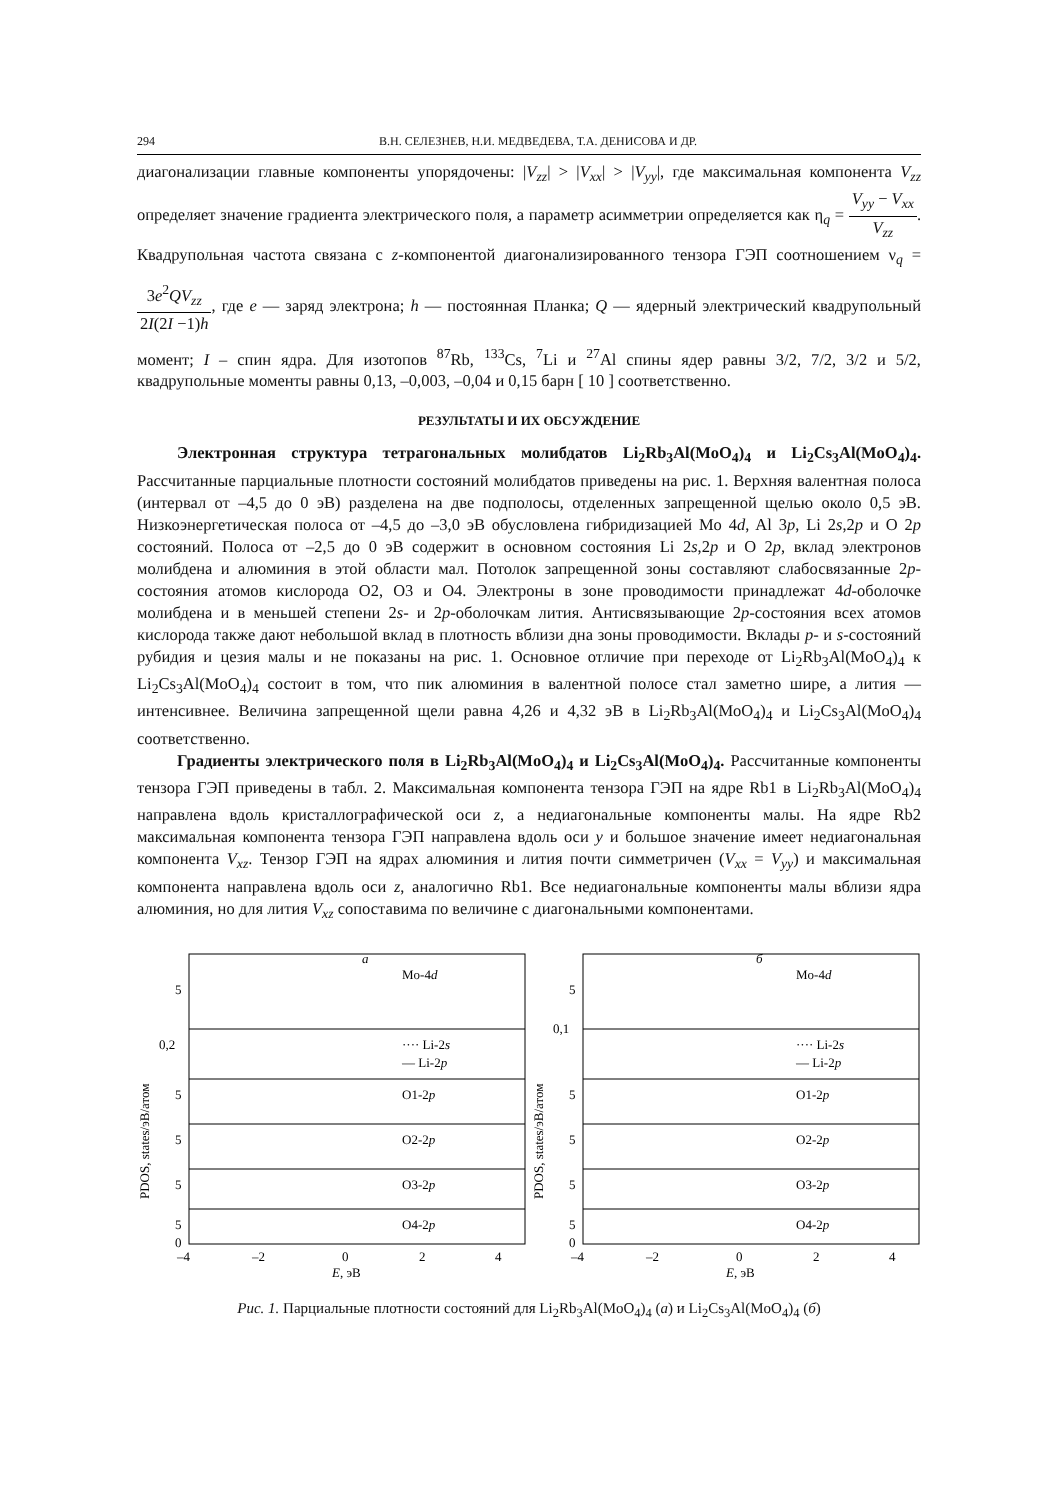294 В.Н. СЕЛЕЗНЕВ, Н.И. МЕДВЕДЕВА, Т.А. ДЕНИСОВА И ДР.
диагонализации главные компоненты упорядочены: |V<sub>zz</sub>| > |V<sub>xx</sub>| > |V<sub>yy</sub>|, где максимальная компонента V<sub>zz</sub> определяет значение градиента электрического поля, а параметр асимметрии определяется как η<sub>q</sub> = V<sub>yy</sub> − V<sub>xx</sub> V<sub>zz</sub>. Квадрупольная частота связана с z-компонентой диагонализированного тензора ГЭП соотношением ν<sub>q</sub> = 3e<sup>2</sup>QV<sub>zz</sub> 2I(2I −1)h, где e — заряд электрона; h — постоянная Планка; Q — ядерный электрический квадрупольный момент; I – спин ядра. Для изотопов <sup>87</sup>Rb, <sup>133</sup>Cs, <sup>7</sup>Li и <sup>27</sup>Al спины ядер равны 3/2, 7/2, 3/2 и 5/2, квадрупольные моменты равны 0,13, –0,003, –0,04 и 0,15 барн [ 10 ] соответственно.
РЕЗУЛЬТАТЫ И ИХ ОБСУЖДЕНИЕ
Электронная структура тетрагональных молибдатов Li<sub>2</sub>Rb<sub>3</sub>Al(MoO<sub>4</sub>)<sub>4</sub> и Li<sub>2</sub>Cs<sub>3</sub>Al(MoO<sub>4</sub>)<sub>4</sub>. Рассчитанные парциальные плотности состояний молибдатов приведены на рис. 1. Верхняя валентная полоса (интервал от –4,5 до 0 эВ) разделена на две подполосы, отделенных запрещенной щелью около 0,5 эВ. Низкоэнергетическая полоса от –4,5 до –3,0 эВ обусловлена гибридизацией Mo 4d, Al 3p, Li 2s,2p и O 2p состояний. Полоса от –2,5 до 0 эВ содержит в основном состояния Li 2s,2p и O 2p, вклад электронов молибдена и алюминия в этой области мал. Потолок запрещенной зоны составляют слабосвязанные 2p-состояния атомов кислорода O2, O3 и O4. Электроны в зоне проводимости принадлежат 4d-оболочке молибдена и в меньшей степени 2s- и 2p-оболочкам лития. Антисвязывающие 2p-состояния всех атомов кислорода также дают небольшой вклад в плотность вблизи дна зоны проводимости. Вклады p- и s-состояний рубидия и цезия малы и не показаны на рис. 1. Основное отличие при переходе от Li<sub>2</sub>Rb<sub>3</sub>Al(MoO<sub>4</sub>)<sub>4</sub> к Li<sub>2</sub>Cs<sub>3</sub>Al(MoO<sub>4</sub>)<sub>4</sub> состоит в том, что пик алюминия в валентной полосе стал заметно шире, а лития — интенсивнее. Величина запрещенной щели равна 4,26 и 4,32 эВ в Li<sub>2</sub>Rb<sub>3</sub>Al(MoO<sub>4</sub>)<sub>4</sub> и Li<sub>2</sub>Cs<sub>3</sub>Al(MoO<sub>4</sub>)<sub>4</sub> соответственно.
Градиенты электрического поля в Li<sub>2</sub>Rb<sub>3</sub>Al(MoO<sub>4</sub>)<sub>4</sub> и Li<sub>2</sub>Cs<sub>3</sub>Al(MoO<sub>4</sub>)<sub>4</sub>. Рассчитанные компоненты тензора ГЭП приведены в табл. 2. Максимальная компонента тензора ГЭП на ядре Rb1 в Li<sub>2</sub>Rb<sub>3</sub>Al(MoO<sub>4</sub>)<sub>4</sub> направлена вдоль кристаллографической оси z, а недиагональные компоненты малы. На ядре Rb2 максимальная компонента тензора ГЭП направлена вдоль оси y и большое значение имеет недиагональная компонента V<sub>xz</sub>. Тензор ГЭП на ядрах алюминия и лития почти симметричен (V<sub>xx</sub> = V<sub>yy</sub>) и максимальная компонента направлена вдоль оси z, аналогично Rb1. Все недиагональные компоненты малы вблизи ядра алюминия, но для лития V<sub>xz</sub> сопоставима по величине с диагональными компонентами.
а
PDOS, states/эВ/атом
Mo-4d
···· Li-2s
— Li-2p
O1-2p
O2-2p
O3-2p
O4-2p
5
0,2
5
5
5
5
0
–4
–2
0
2
4
E, эВ
б
PDOS, states/эВ/атом
Mo-4d
···· Li-2s
— Li-2p
O1-2p
O2-2p
O3-2p
O4-2p
5
0,1
5
5
5
5
0
–4
–2
0
2
4
E, эВ
Рис. 1. Парциальные плотности состояний для Li<sub>2</sub>Rb<sub>3</sub>Al(MoO<sub>4</sub>)<sub>4</sub> (а) и Li<sub>2</sub>Cs<sub>3</sub>Al(MoO<sub>4</sub>)<sub>4</sub> (б)